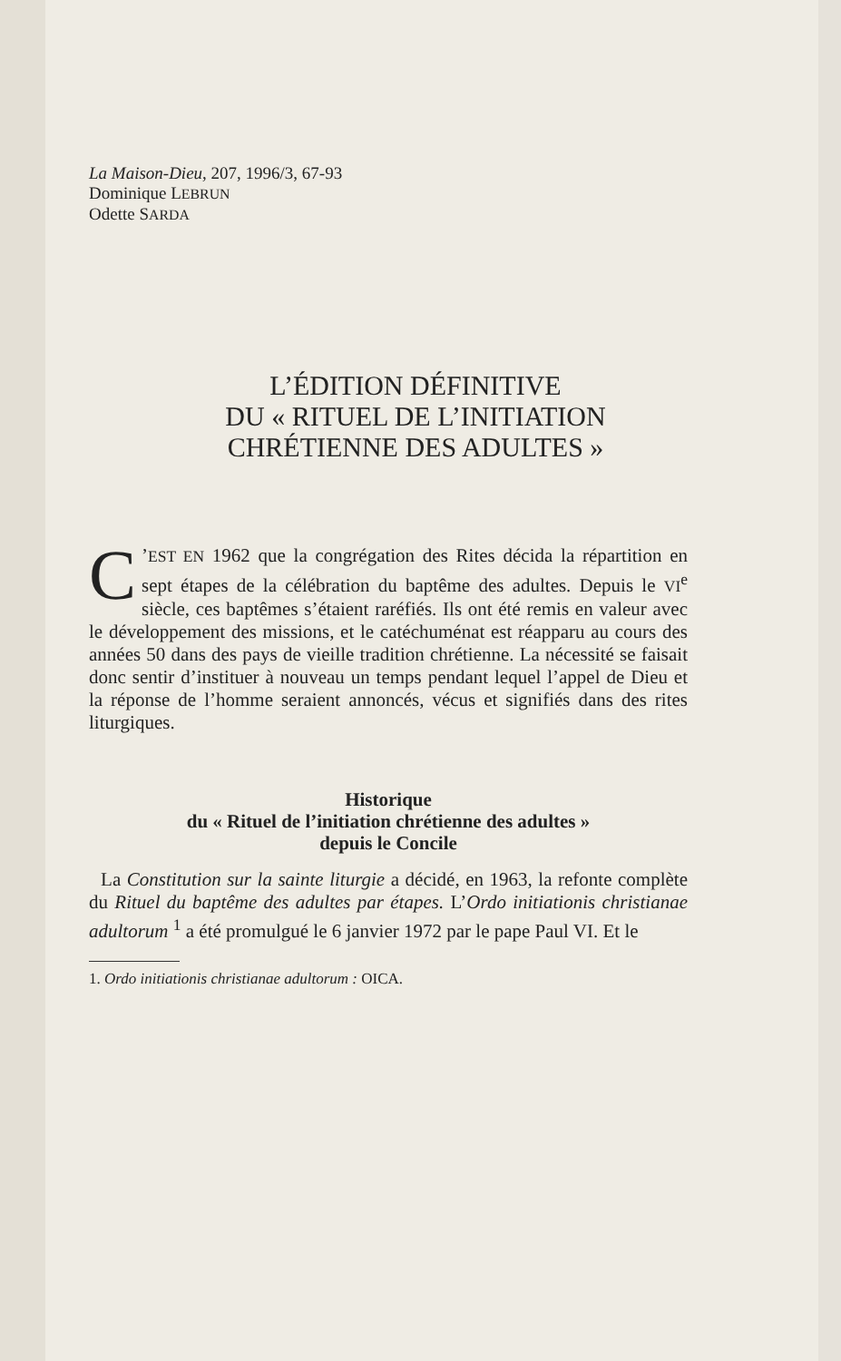La Maison-Dieu, 207, 1996/3, 67-93
Dominique LEBRUN
Odette SARDA
L’ÉDITION DÉFINITIVE
DU « RITUEL DE L’INITIATION
CHRÉTIENNE DES ADULTES »
C’EST EN 1962 que la congrégation des Rites décida la répartition en sept étapes de la célébration du baptême des adultes. Depuis le VI<sup>e</sup> siècle, ces baptêmes s’étaient raréfiés. Ils ont été remis en valeur avec le développement des missions, et le catéchuménat est réapparu au cours des années 50 dans des pays de vieille tradition chrétienne. La nécessité se faisait donc sentir d’instituer à nouveau un temps pendant lequel l’appel de Dieu et la réponse de l’homme seraient annoncés, vécus et signifiés dans des rites liturgiques.
Historique
du « Rituel de l’initiation chrétienne des adultes »
depuis le Concile
La Constitution sur la sainte liturgie a décidé, en 1963, la refonte complète du Rituel du baptême des adultes par étapes. L’Ordo initiationis christianae adultorum <sup>1</sup> a été promulgué le 6 janvier 1972 par le pape Paul VI. Et le
1. Ordo initiationis christianae adultorum : OICA.